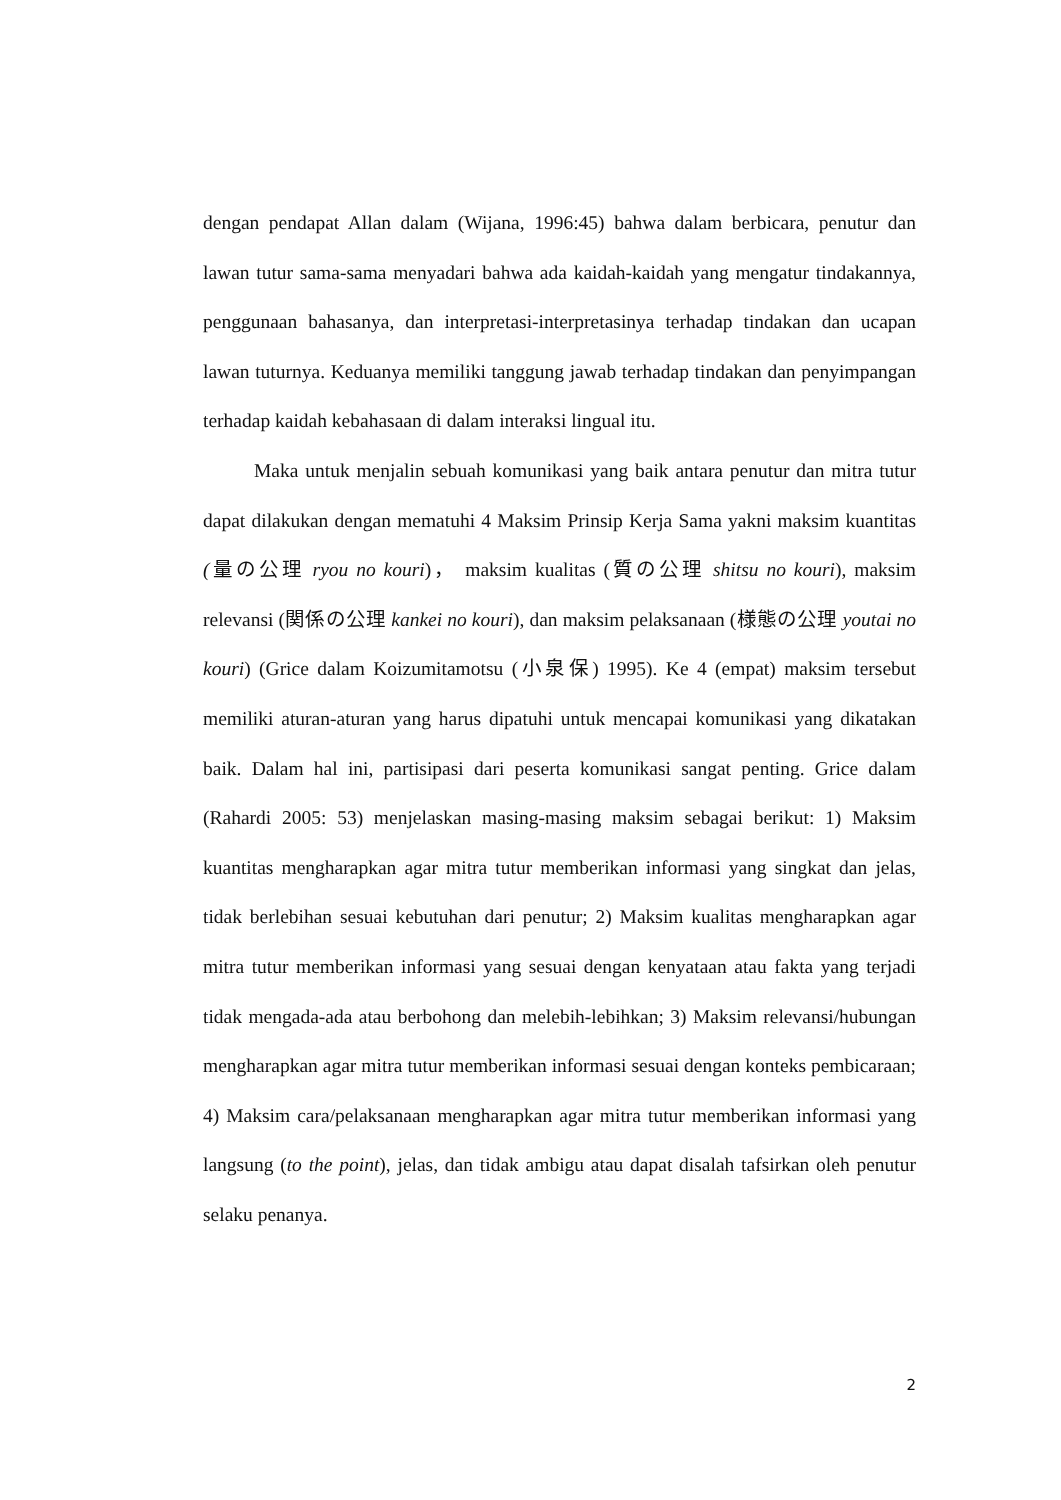dengan pendapat Allan dalam (Wijana, 1996:45) bahwa dalam berbicara, penutur dan lawan tutur sama-sama menyadari bahwa ada kaidah-kaidah yang mengatur tindakannya, penggunaan bahasanya, dan interpretasi-interpretasinya terhadap tindakan dan ucapan lawan tuturnya. Keduanya memiliki tanggung jawab terhadap tindakan dan penyimpangan terhadap kaidah kebahasaan di dalam interaksi lingual itu.
Maka untuk menjalin sebuah komunikasi yang baik antara penutur dan mitra tutur dapat dilakukan dengan mematuhi 4 Maksim Prinsip Kerja Sama yakni maksim kuantitas (量の公理 ryou no kouri)， maksim kualitas (質の公理 shitsu no kouri), maksim relevansi (関係の公理 kankei no kouri), dan maksim pelaksanaan (様態の公理 youtai no kouri) (Grice dalam Koizumitamotsu (小泉保) 1995). Ke 4 (empat) maksim tersebut memiliki aturan-aturan yang harus dipatuhi untuk mencapai komunikasi yang dikatakan baik. Dalam hal ini, partisipasi dari peserta komunikasi sangat penting. Grice dalam (Rahardi 2005: 53) menjelaskan masing-masing maksim sebagai berikut: 1) Maksim kuantitas mengharapkan agar mitra tutur memberikan informasi yang singkat dan jelas, tidak berlebihan sesuai kebutuhan dari penutur; 2) Maksim kualitas mengharapkan agar mitra tutur memberikan informasi yang sesuai dengan kenyataan atau fakta yang terjadi tidak mengada-ada atau berbohong dan melebih-lebihkan; 3) Maksim relevansi/hubungan mengharapkan agar mitra tutur memberikan informasi sesuai dengan konteks pembicaraan; 4) Maksim cara/pelaksanaan mengharapkan agar mitra tutur memberikan informasi yang langsung (to the point), jelas, dan tidak ambigu atau dapat disalah tafsirkan oleh penutur selaku penanya.
2